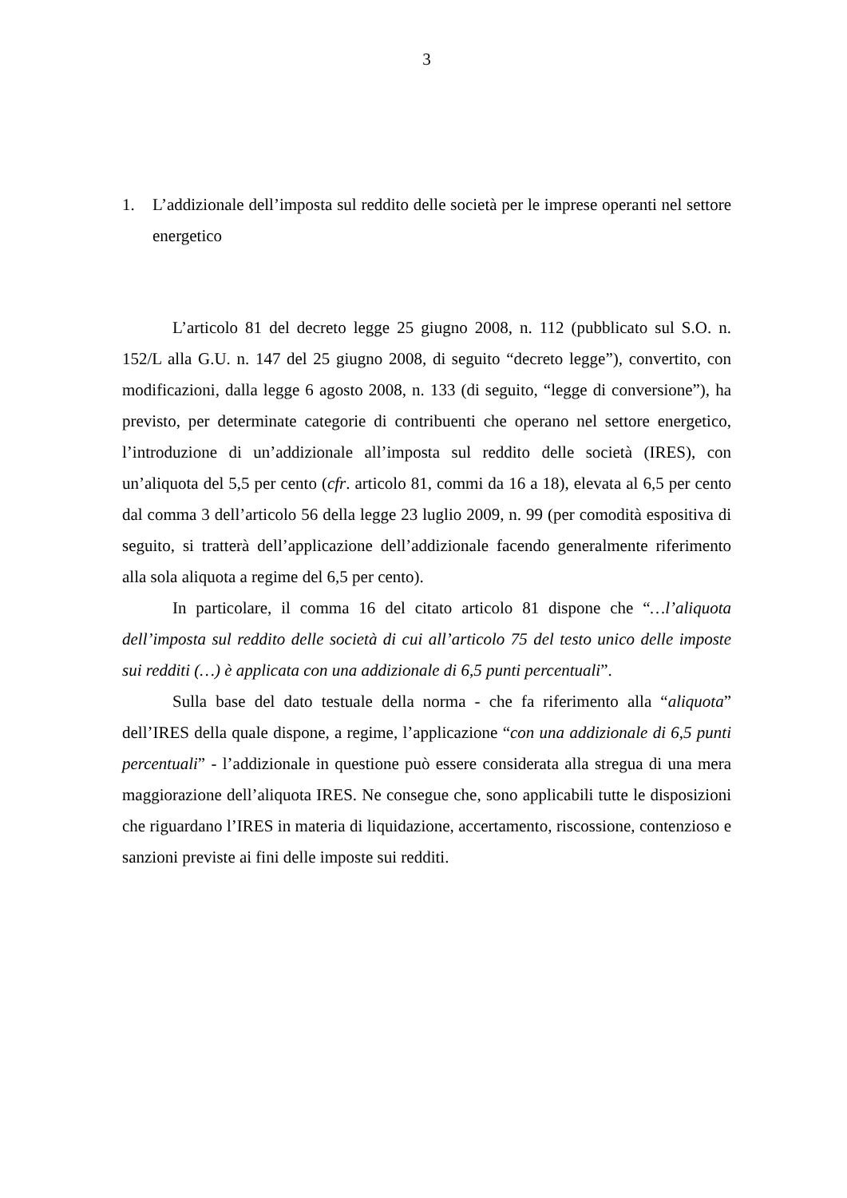3
1. L’addizionale dell’imposta sul reddito delle società per le imprese operanti nel settore energetico
L’articolo 81 del decreto legge 25 giugno 2008, n. 112 (pubblicato sul S.O. n. 152/L alla G.U. n. 147 del 25 giugno 2008, di seguito “decreto legge”), convertito, con modificazioni, dalla legge 6 agosto 2008, n. 133 (di seguito, “legge di conversione”), ha previsto, per determinate categorie di contribuenti che operano nel settore energetico, l’introduzione di un’addizionale all’imposta sul reddito delle società (IRES), con un’aliquota del 5,5 per cento (cfr. articolo 81, commi da 16 a 18), elevata al 6,5 per cento dal comma 3 dell’articolo 56 della legge 23 luglio 2009, n. 99 (per comodità espositiva di seguito, si tratterà dell’applicazione dell’addizionale facendo generalmente riferimento alla sola aliquota a regime del 6,5 per cento).
In particolare, il comma 16 del citato articolo 81 dispone che “…l’aliquota dell’imposta sul reddito delle società di cui all’articolo 75 del testo unico delle imposte sui redditi (…) è applicata con una addizionale di 6,5 punti percentuali”.
Sulla base del dato testuale della norma - che fa riferimento alla “aliquota” dell’IRES della quale dispone, a regime, l’applicazione “con una addizionale di 6,5 punti percentuali” - l’addizionale in questione può essere considerata alla stregua di una mera maggiorazione dell’aliquota IRES. Ne consegue che, sono applicabili tutte le disposizioni che riguardano l’IRES in materia di liquidazione, accertamento, riscossione, contenzioso e sanzioni previste ai fini delle imposte sui redditi.